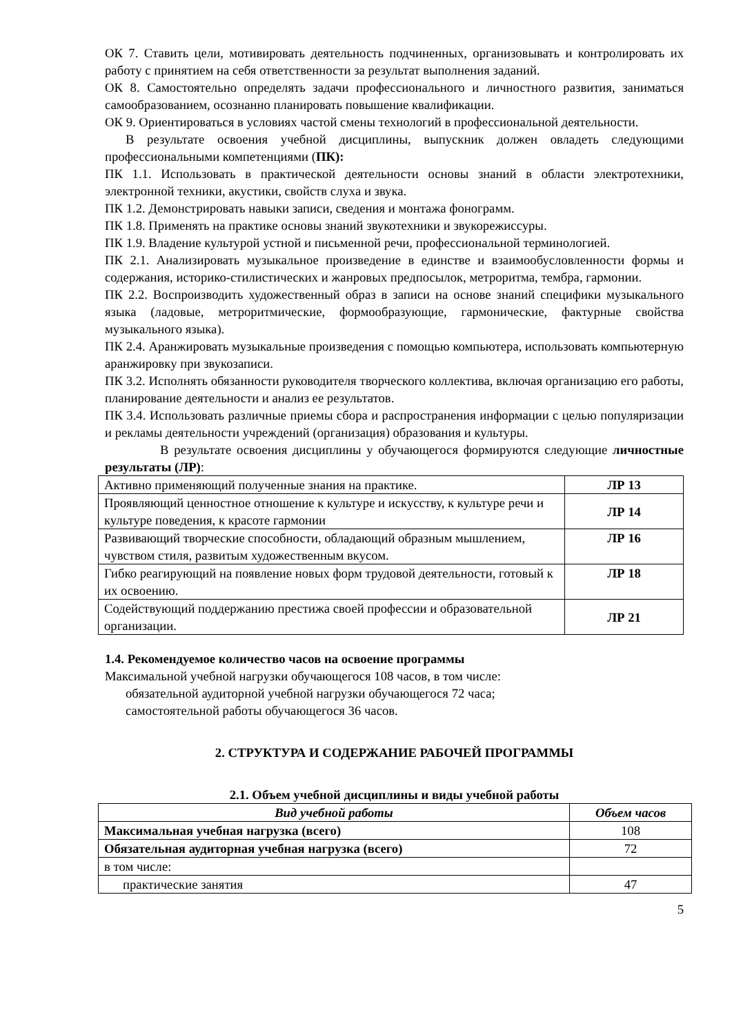ОК 7. Ставить цели, мотивировать деятельность подчиненных, организовывать и контролировать их работу с принятием на себя ответственности за результат выполнения заданий.
ОК 8. Самостоятельно определять задачи профессионального и личностного развития, заниматься самообразованием, осознанно планировать повышение квалификации.
ОК 9. Ориентироваться в условиях частой смены технологий в профессиональной деятельности.
В результате освоения учебной дисциплины, выпускник должен овладеть следующими профессиональными компетенциями (ПК):
ПК 1.1. Использовать в практической деятельности основы знаний в области электротехники, электронной техники, акустики, свойств слуха и звука.
ПК 1.2. Демонстрировать навыки записи, сведения и монтажа фонограмм.
ПК 1.8. Применять на практике основы знаний звукотехники и звукорежиссуры.
ПК 1.9. Владение культурой устной и письменной речи, профессиональной терминологией.
ПК 2.1. Анализировать музыкальное произведение в единстве и взаимообусловленности формы и содержания, историко-стилистических и жанровых предпосылок, метроритма, тембра, гармонии.
ПК 2.2. Воспроизводить художественный образ в записи на основе знаний специфики музыкального языка (ладовые, метроритмические, формообразующие, гармонические, фактурные свойства музыкального языка).
ПК 2.4. Аранжировать музыкальные произведения с помощью компьютера, использовать компьютерную аранжировку при звукозаписи.
ПК 3.2. Исполнять обязанности руководителя творческого коллектива, включая организацию его работы, планирование деятельности и анализ ее результатов.
ПК 3.4. Использовать различные приемы сбора и распространения информации с целью популяризации и рекламы деятельности учреждений (организация) образования и культуры.
В результате освоения дисциплины у обучающегося формируются следующие личностные результаты (ЛР):
| Активно применяющий полученные знания на практике. | ЛР 13 |
| Проявляющий ценностное отношение к культуре и искусству, к культуре речи и культуре поведения, к красоте гармонии | ЛР 14 |
| Развивающий творческие способности, обладающий образным мышлением, чувством стиля, развитым художественным вкусом. | ЛР 16 |
| Гибко реагирующий на появление новых форм трудовой деятельности, готовый к их освоению. | ЛР 18 |
| Содействующий поддержанию престижа своей профессии и образовательной организации. | ЛР 21 |
1.4. Рекомендуемое количество часов на освоение программы
Максимальной учебной нагрузки обучающегося 108 часов, в том числе:
обязательной аудиторной учебной нагрузки обучающегося 72 часа;
самостоятельной работы обучающегося 36 часов.
2. СТРУКТУРА И СОДЕРЖАНИЕ РАБОЧЕЙ ПРОГРАММЫ
2.1. Объем учебной дисциплины и виды учебной работы
| Вид учебной работы | Объем часов |
| --- | --- |
| Максимальная учебная нагрузка (всего) | 108 |
| Обязательная аудиторная учебная нагрузка (всего) | 72 |
| в том числе: | |
| практические занятия | 47 |
5